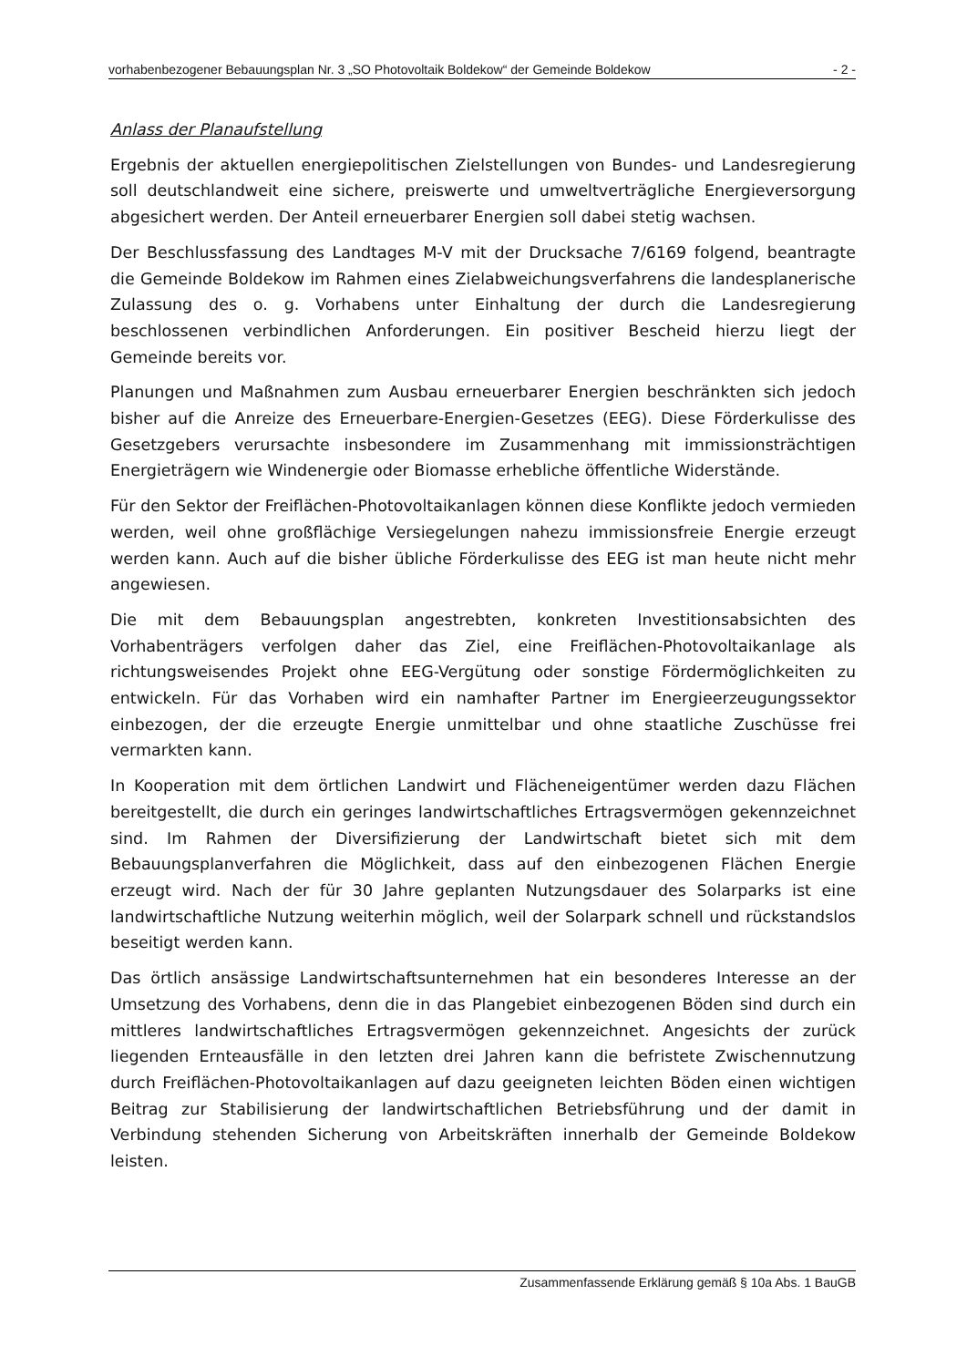vorhabenbezogener Bebauungsplan Nr. 3 „SO Photovoltaik Boldekow“ der Gemeinde Boldekow - 2 -
Anlass der Planaufstellung
Ergebnis der aktuellen energiepolitischen Zielstellungen von Bundes- und Landesregierung soll deutschlandweit eine sichere, preiswerte und umweltverträgliche Energieversorgung abgesichert werden. Der Anteil erneuerbarer Energien soll dabei stetig wachsen.
Der Beschlussfassung des Landtages M-V mit der Drucksache 7/6169 folgend, beantragte die Gemeinde Boldekow im Rahmen eines Zielabweichungsverfahrens die landesplanerische Zulassung des o. g. Vorhabens unter Einhaltung der durch die Landesregierung beschlossenen verbindlichen Anforderungen. Ein positiver Bescheid hierzu liegt der Gemeinde bereits vor.
Planungen und Maßnahmen zum Ausbau erneuerbarer Energien beschränkten sich jedoch bisher auf die Anreize des Erneuerbare-Energien-Gesetzes (EEG). Diese Förderkulisse des Gesetzgebers verursachte insbesondere im Zusammenhang mit immissionsträchtigen Energieträgern wie Windenergie oder Biomasse erhebliche öffentliche Widerstände.
Für den Sektor der Freiflächen-Photovoltaikanlagen können diese Konflikte jedoch vermieden werden, weil ohne großflächige Versiegelungen nahezu immissionsfreie Energie erzeugt werden kann. Auch auf die bisher übliche Förderkulisse des EEG ist man heute nicht mehr angewiesen.
Die mit dem Bebauungsplan angestrebten, konkreten Investitionsabsichten des Vorhabenträgers verfolgen daher das Ziel, eine Freiflächen-Photovoltaikanlage als richtungsweisendes Projekt ohne EEG-Vergütung oder sonstige Fördermöglichkeiten zu entwickeln. Für das Vorhaben wird ein namhafter Partner im Energieerzeugungssektor einbezogen, der die erzeugte Energie unmittelbar und ohne staatliche Zuschüsse frei vermarkten kann.
In Kooperation mit dem örtlichen Landwirt und Flächeneigentümer werden dazu Flächen bereitgestellt, die durch ein geringes landwirtschaftliches Ertragsvermögen gekennzeichnet sind. Im Rahmen der Diversifizierung der Landwirtschaft bietet sich mit dem Bebauungsplanverfahren die Möglichkeit, dass auf den einbezogenen Flächen Energie erzeugt wird. Nach der für 30 Jahre geplanten Nutzungsdauer des Solarparks ist eine landwirtschaftliche Nutzung weiterhin möglich, weil der Solarpark schnell und rückstandslos beseitigt werden kann.
Das örtlich ansässige Landwirtschaftsunternehmen hat ein besonderes Interesse an der Umsetzung des Vorhabens, denn die in das Plangebiet einbezogenen Böden sind durch ein mittleres landwirtschaftliches Ertragsvermögen gekennzeichnet. Angesichts der zurück liegenden Ernteausfälle in den letzten drei Jahren kann die befristete Zwischennutzung durch Freiflächen-Photovoltaikanlagen auf dazu geeigneten leichten Böden einen wichtigen Beitrag zur Stabilisierung der landwirtschaftlichen Betriebsführung und der damit in Verbindung stehenden Sicherung von Arbeitskräften innerhalb der Gemeinde Boldekow leisten.
Zusammenfassende Erklärung gemäß § 10a Abs. 1 BauGB